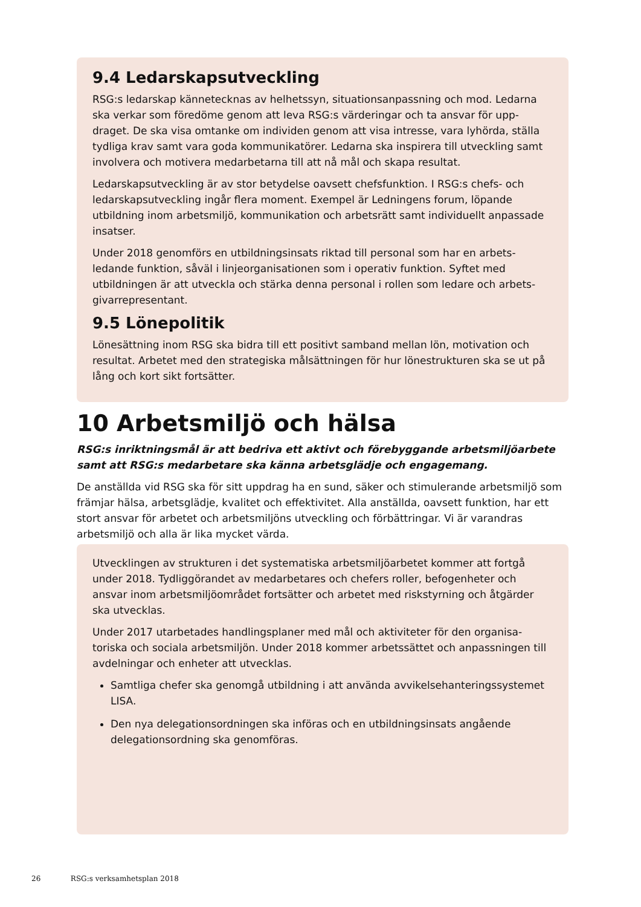9.4 Ledarskapsutveckling
RSG:s ledarskap kännetecknas av helhetssyn, situationsanpassning och mod. Ledarna ska verkar som föredöme genom att leva RSG:s värderingar och ta ansvar för upp-draget. De ska visa omtanke om individen genom att visa intresse, vara lyhörda, ställa tydliga krav samt vara goda kommunikatörer. Ledarna ska inspirera till utveckling samt involvera och motivera medarbetarna till att nå mål och skapa resultat.
Ledarskapsutveckling är av stor betydelse oavsett chefsfunktion. I RSG:s chefs- och ledarskapsutveckling ingår flera moment. Exempel är Ledningens forum, löpande utbildning inom arbetsmiljö, kommunikation och arbetsrätt samt individuellt anpassade insatser.
Under 2018 genomförs en utbildningsinsats riktad till personal som har en arbets-ledande funktion, såväl i linjeorganisationen som i operativ funktion. Syftet med utbildningen är att utveckla och stärka denna personal i rollen som ledare och arbets-givarrepresentant.
9.5 Lönepolitik
Lönesättning inom RSG ska bidra till ett positivt samband mellan lön, motivation och resultat. Arbetet med den strategiska målsättningen för hur lönestrukturen ska se ut på lång och kort sikt fortsätter.
10 Arbetsmiljö och hälsa
RSG:s inriktningsmål är att bedriva ett aktivt och förebyggande arbetsmiljöarbete samt att RSG:s medarbetare ska känna arbetsglädje och engagemang.
De anställda vid RSG ska för sitt uppdrag ha en sund, säker och stimulerande arbetsmiljö som främjar hälsa, arbetsglädje, kvalitet och effektivitet. Alla anställda, oavsett funktion, har ett stort ansvar för arbetet och arbetsmiljöns utveckling och förbättringar. Vi är varandras arbetsmiljö och alla är lika mycket värda.
Utvecklingen av strukturen i det systematiska arbetsmiljöarbetet kommer att fortgå under 2018. Tydliggörandet av medarbetares och chefers roller, befogenheter och ansvar inom arbetsmiljöområdet fortsätter och arbetet med riskstyrning och åtgärder ska utvecklas.
Under 2017 utarbetades handlingsplaner med mål och aktiviteter för den organisa-toriska och sociala arbetsmiljön. Under 2018 kommer arbetssättet och anpassningen till avdelningar och enheter att utvecklas.
Samtliga chefer ska genomgå utbildning i att använda avvikelsehanteringssystemet LISA.
Den nya delegationsordningen ska införas och en utbildningsinsats angående delegationsordning ska genomföras.
26 RSG:s verksamhetsplan 2018